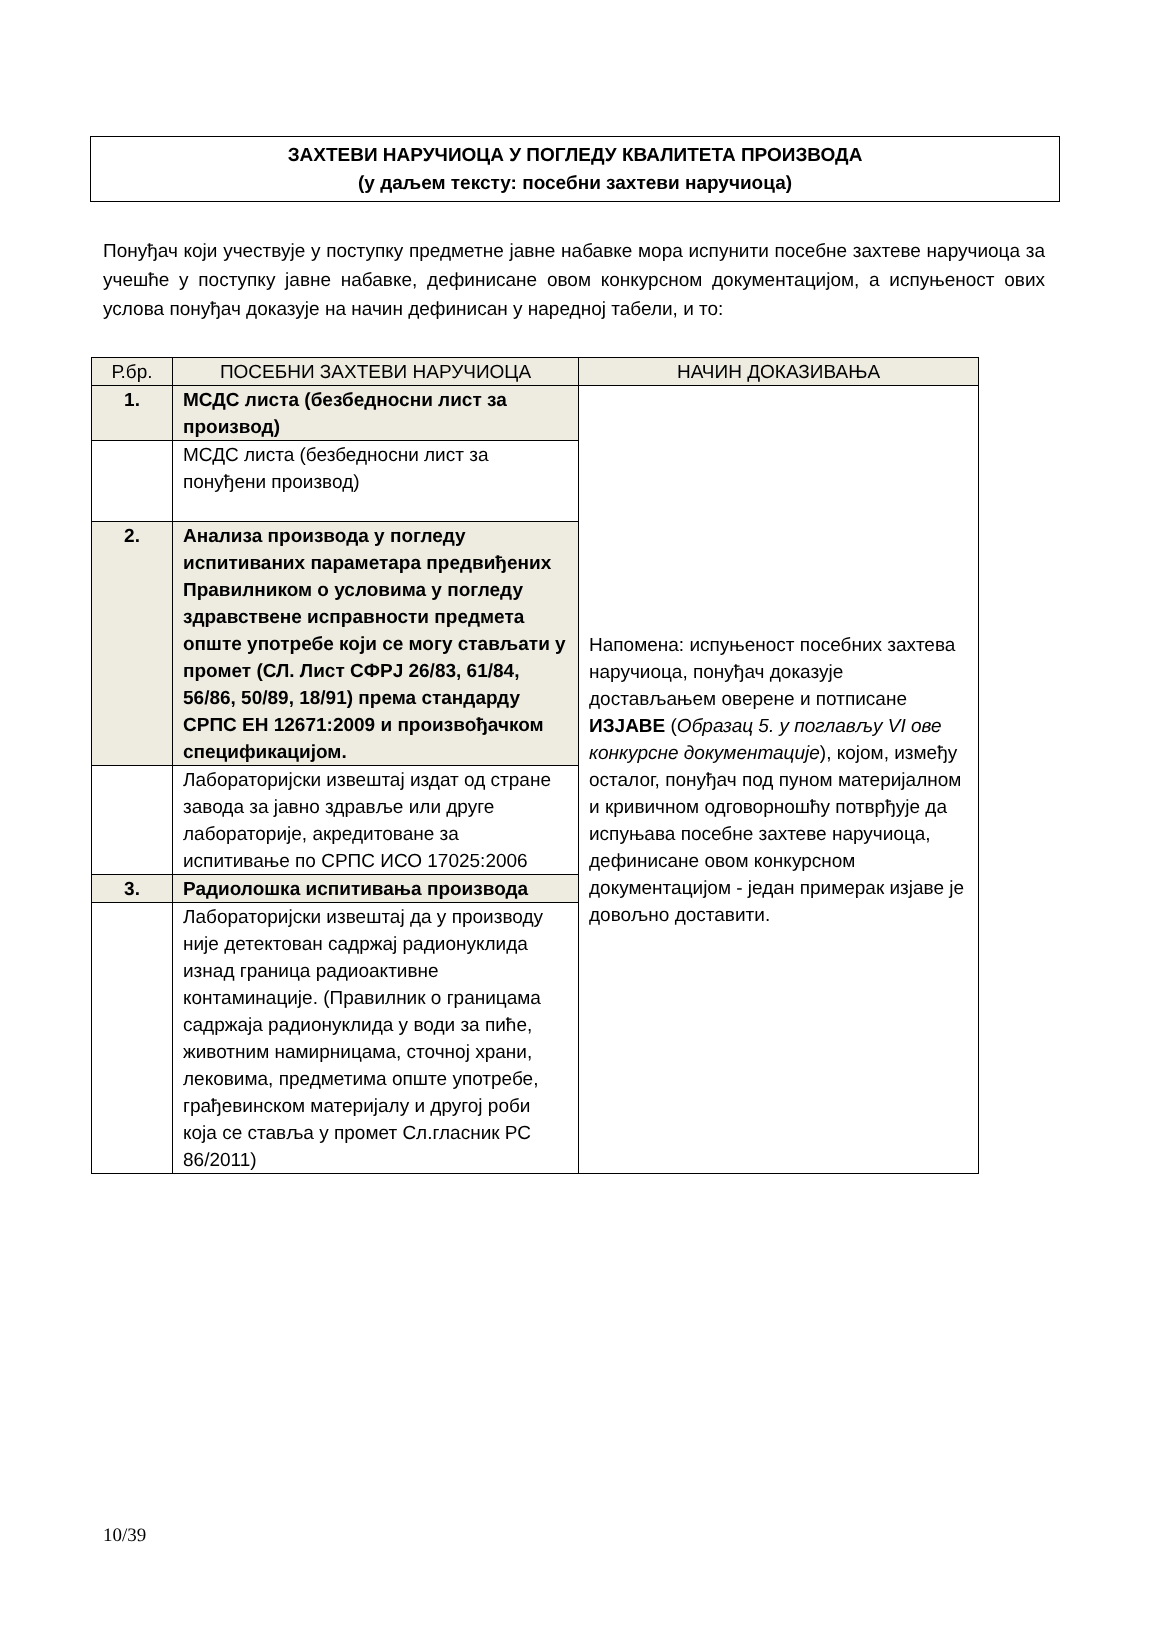ЗАХТЕВИ НАРУЧИОЦА У ПОГЛЕДУ КВАЛИТЕТА ПРОИЗВОДА
(у даљем тексту: посебни захтеви наручиоца)
Понуђач који учествује у поступку предметне јавне набавке мора испунити посебне захтеве наручиоца за учешће у поступку јавне набавке, дефинисане овом конкурсном документацијом, а испуњеност ових услова понуђач доказује на начин дефинисан у наредној табели, и то:
| Р.бр. | ПОСЕБНИ ЗАХТЕВИ НАРУЧИОЦА | НАЧИН ДОКАЗИВАЊА |
| --- | --- | --- |
| 1. | МСДС листа (безбедносни лист за производ) | Напомена: испуњеност посебних захтева наручиоца, понуђач доказује достављањем оверене и потписане ИЗЈАВЕ ( Образац 5. у поглављу VI ове конкурсне документације ), којом, између осталог, понуђач под пуном материјалном и кривичном одговорношћу потврђује да испуњава посебне захтеве наручиоца, дефинисане овом конкурсном документацијом - један примерак изјаве је довољно доставити. |
| | МСДС листа (безбедносни лист за понуђени производ) | |
| 2. | Анализа производа у погледу испитиваних параметара предвиђених Правилником о условима у погледу здравствене исправности предмета опште употребе који се могу стављати у промет (СЛ. Лист СФРЈ 26/83, 61/84, 56/86, 50/89, 18/91) према стандарду СРПС ЕН 12671:2009 и произвођачком спецификацијом. | |
| | Лабораторијски извештај издат од стране завода за јавно здравље или друге лабораторије, акредитоване за испитивање по СРПС ИСО 17025:2006 | |
| 3. | Радиолошка испитивања производа | |
| | Лабораторијски извештај да у производу није детектован садржај радионуклида изнад граница радиоактивне контаминације. (Правилник о границама садржаја радионуклида у води за пиће, животним намирницама, сточној храни, лековима, предметима опште употребе, грађевинском материјалу и другој роби која се ставља у промет Сл.гласник РС 86/2011) | |
10/39